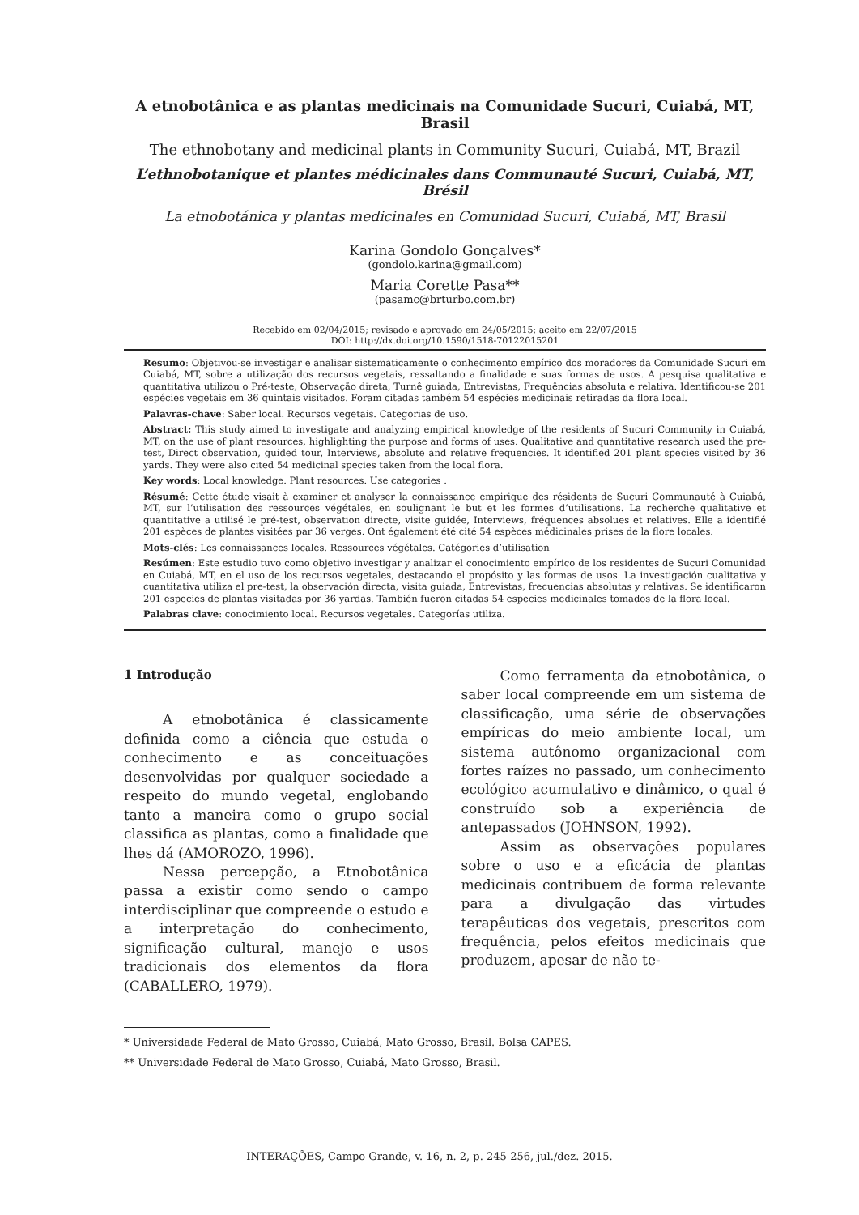A etnobotânica e as plantas medicinais na Comunidade Sucuri, Cuiabá, MT, Brasil
The ethnobotany and medicinal plants in Community Sucuri, Cuiabá, MT, Brazil
L’ethnobotanique et plantes médicinales dans Communauté Sucuri, Cuiabá, MT, Brésil
La etnobotánica y plantas medicinales en Comunidad Sucuri, Cuiabá, MT, Brasil
Karina Gondolo Gonçalves*
(gondolo.karina@gmail.com)
Maria Corette Pasa**
(pasamc@brturbo.com.br)
Recebido em 02/04/2015; revisado e aprovado em 24/05/2015; aceito em 22/07/2015
DOI: http://dx.doi.org/10.1590/1518-70122015201
Resumo: Objetivou-se investigar e analisar sistematicamente o conhecimento empírico dos moradores da Comunidade Sucuri em Cuiabá, MT, sobre a utilização dos recursos vegetais, ressaltando a finalidade e suas formas de usos. A pesquisa qualitativa e quantitativa utilizou o Pré-teste, Observação direta, Turnê guiada, Entrevistas, Frequências absoluta e relativa. Identificou-se 201 espécies vegetais em 36 quintais visitados. Foram citadas também 54 espécies medicinais retiradas da flora local.
Palavras-chave: Saber local. Recursos vegetais. Categorias de uso.
Abstract: This study aimed to investigate and analyzing empirical knowledge of the residents of Sucuri Community in Cuiabá, MT, on the use of plant resources, highlighting the purpose and forms of uses. Qualitative and quantitative research used the pre-test, Direct observation, guided tour, Interviews, absolute and relative frequencies. It identified 201 plant species visited by 36 yards. They were also cited 54 medicinal species taken from the local flora.
Key words: Local knowledge. Plant resources. Use categories .
Résumé: Cette étude visait à examiner et analyser la connaissance empirique des résidents de Sucuri Communauté à Cuiabá, MT, sur l’utilisation des ressources végétales, en soulignant le but et les formes d’utilisations. La recherche qualitative et quantitative a utilisé le pré-test, observation directe, visite guidée, Interviews, fréquences absolues et relatives. Elle a identifié 201 espèces de plantes visitées par 36 verges. Ont également été cité 54 espèces médicinales prises de la flore locales.
Mots-clés: Les connaissances locales. Ressources végétales. Catégories d’utilisation
Resúmen: Este estudio tuvo como objetivo investigar y analizar el conocimiento empírico de los residentes de Sucuri Comunidad en Cuiabá, MT, en el uso de los recursos vegetales, destacando el propósito y las formas de usos. La investigación cualitativa y cuantitativa utiliza el pre-test, la observación directa, visita guiada, Entrevistas, frecuencias absolutas y relativas. Se identificaron 201 especies de plantas visitadas por 36 yardas. También fueron citadas 54 especies medicinales tomados de la flora local.
Palabras clave: conocimiento local. Recursos vegetales. Categorías utiliza.
1 Introdução
A etnobotânica é classicamente definida como a ciência que estuda o conhecimento e as conceituações desenvolvidas por qualquer sociedade a respeito do mundo vegetal, englobando tanto a maneira como o grupo social classifica as plantas, como a finalidade que lhes dá (AMOROZO, 1996).
Nessa percepção, a Etnobotânica passa a existir como sendo o campo interdisciplinar que compreende o estudo e a interpretação do conhecimento, significação cultural, manejo e usos tradicionais dos elementos da flora (CABALLERO, 1979).
Como ferramenta da etnobotânica, o saber local compreende em um sistema de classificação, uma série de observações empíricas do meio ambiente local, um sistema autônomo organizacional com fortes raízes no passado, um conhecimento ecológico acumulativo e dinâmico, o qual é construído sob a experiência de antepassados (JOHNSON, 1992).
Assim as observações populares sobre o uso e a eficácia de plantas medicinais contribuem de forma relevante para a divulgação das virtudes terapêuticas dos vegetais, prescritos com frequência, pelos efeitos medicinais que produzem, apesar de não te-
* Universidade Federal de Mato Grosso, Cuiabá, Mato Grosso, Brasil. Bolsa CAPES.
** Universidade Federal de Mato Grosso, Cuiabá, Mato Grosso, Brasil.
INTERAÇÕES, Campo Grande, v. 16, n. 2, p. 245-256, jul./dez. 2015.